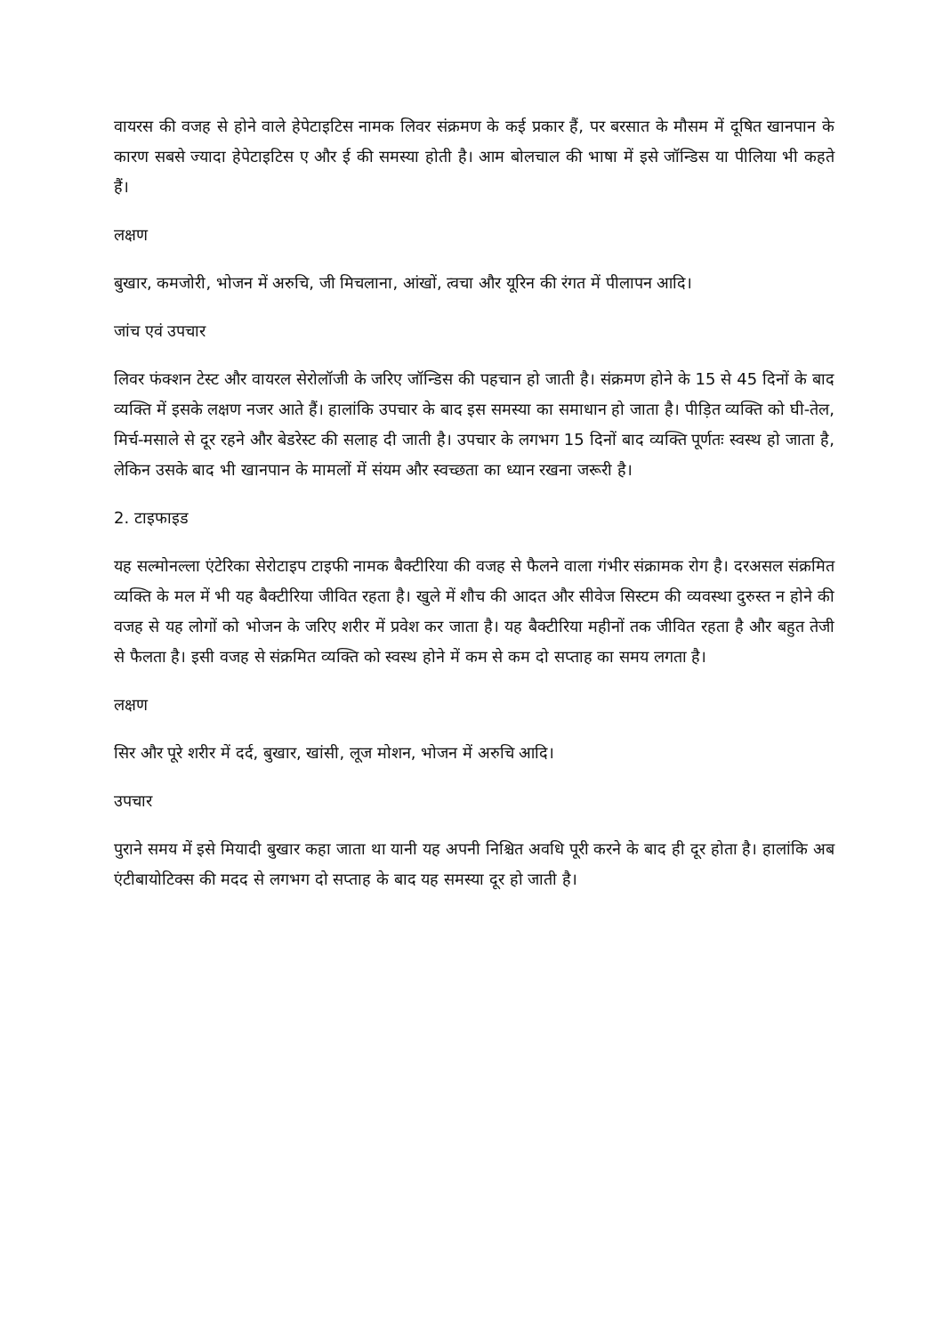वायरस की वजह से होने वाले हेपेटाइटिस नामक लिवर संक्रमण के कई प्रकार हैं, पर बरसात के मौसम में दूषित खानपान के कारण सबसे ज्यादा हेपेटाइटिस ए और ई की समस्या होती है। आम बोलचाल की भाषा में इसे जॉन्डिस या पीलिया भी कहते हैं।
लक्षण
बुखार, कमजोरी, भोजन में अरुचि, जी मिचलाना, आंखों, त्वचा और यूरिन की रंगत में पीलापन आदि।
जांच एवं उपचार
लिवर फंक्शन टेस्ट और वायरल सेरोलॉजी के जरिए जॉन्डिस की पहचान हो जाती है। संक्रमण होने के 15 से 45 दिनों के बाद व्यक्ति में इसके लक्षण नजर आते हैं। हालांकि उपचार के बाद इस समस्या का समाधान हो जाता है। पीड़ित व्यक्ति को घी-तेल, मिर्च-मसाले से दूर रहने और बेडरेस्ट की सलाह दी जाती है। उपचार के लगभग 15 दिनों बाद व्यक्ति पूर्णतः स्वस्थ हो जाता है, लेकिन उसके बाद भी खानपान के मामलों में संयम और स्वच्छता का ध्यान रखना जरूरी है।
2. टाइफाइड
यह सल्मोनल्ला एंटेरिका सेरोटाइप टाइफी नामक बैक्टीरिया की वजह से फैलने वाला गंभीर संक्रामक रोग है। दरअसल संक्रमित व्यक्ति के मल में भी यह बैक्टीरिया जीवित रहता है। खुले में शौच की आदत और सीवेज सिस्टम की व्यवस्था दुरुस्त न होने की वजह से यह लोगों को भोजन के जरिए शरीर में प्रवेश कर जाता है। यह बैक्टीरिया महीनों तक जीवित रहता है और बहुत तेजी से फैलता है। इसी वजह से संक्रमित व्यक्ति को स्वस्थ होने में कम से कम दो सप्ताह का समय लगता है।
लक्षण
सिर और पूरे शरीर में दर्द, बुखार, खांसी, लूज मोशन, भोजन में अरुचि आदि।
उपचार
पुराने समय में इसे मियादी बुखार कहा जाता था यानी यह अपनी निश्चित अवधि पूरी करने के बाद ही दूर होता है। हालांकि अब एंटीबायोटिक्स की मदद से लगभग दो सप्ताह के बाद यह समस्या दूर हो जाती है।